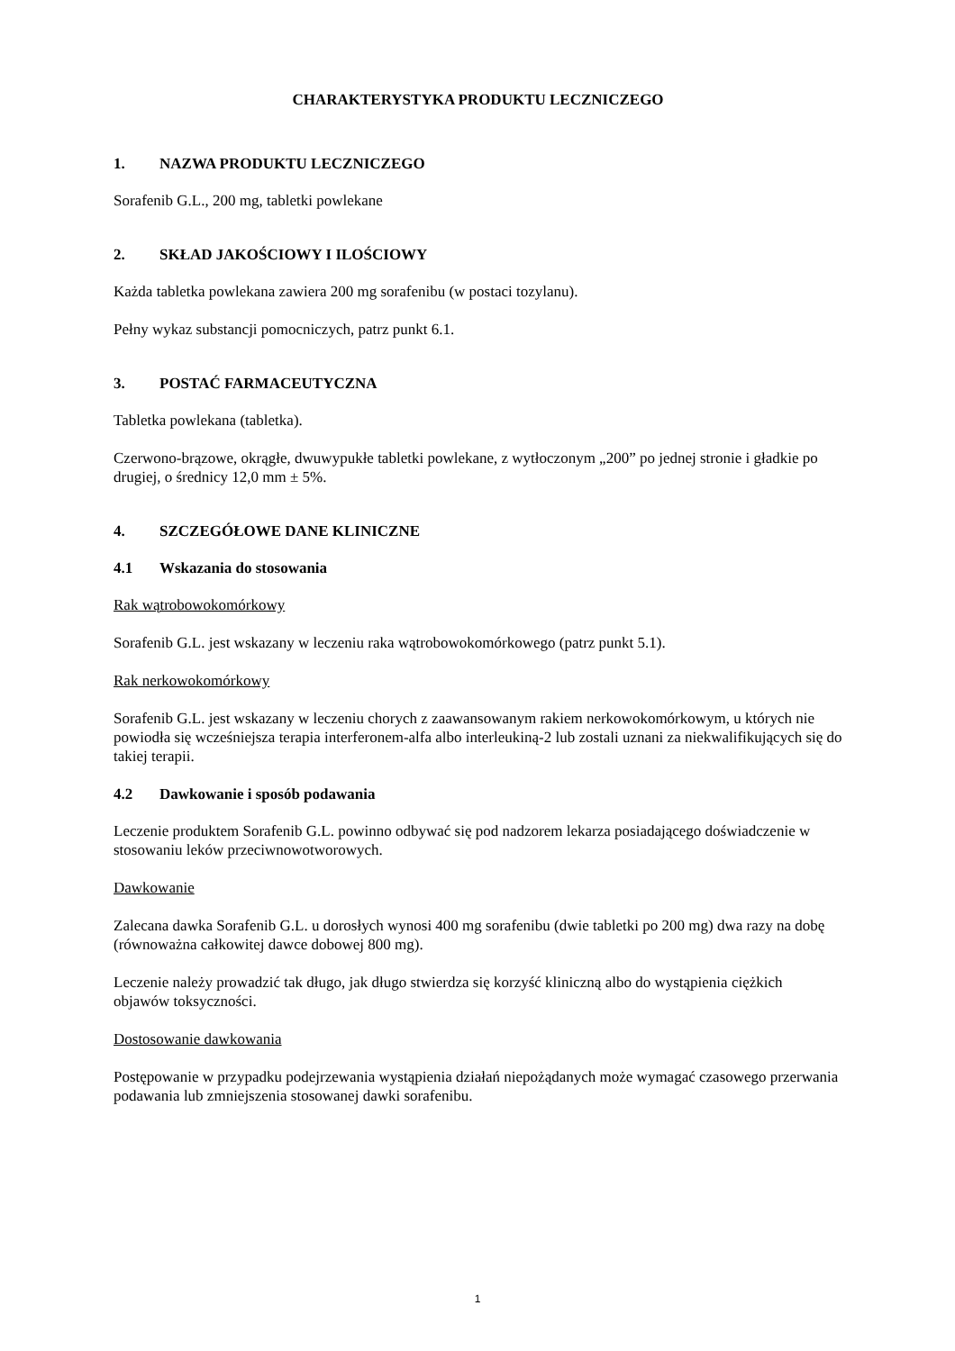CHARAKTERYSTYKA PRODUKTU LECZNICZEGO
1. NAZWA PRODUKTU LECZNICZEGO
Sorafenib G.L., 200 mg, tabletki powlekane
2. SKŁAD JAKOŚCIOWY I ILOŚCIOWY
Każda tabletka powlekana zawiera 200 mg sorafenibu (w postaci tozylanu).
Pełny wykaz substancji pomocniczych, patrz punkt 6.1.
3. POSTAĆ FARMACEUTYCZNA
Tabletka powlekana (tabletka).
Czerwono-brązowe, okrągłe, dwuwypukłe tabletki powlekane, z wytłoczonym „200” po jednej stronie i gładkie po drugiej, o średnicy 12,0 mm ± 5%.
4. SZCZEGÓŁOWE DANE KLINICZNE
4.1 Wskazania do stosowania
Rak wątrobowokomórkowy
Sorafenib G.L. jest wskazany w leczeniu raka wątrobowokomórkowego (patrz punkt 5.1).
Rak nerkowokomórkowy
Sorafenib G.L. jest wskazany w leczeniu chorych z zaawansowanym rakiem nerkowokomórkowym, u których nie powiodła się wcześniejsza terapia interferonem-alfa albo interleukiną-2 lub zostali uznani za niekwalifikujących się do takiej terapii.
4.2 Dawkowanie i sposób podawania
Leczenie produktem Sorafenib G.L. powinno odbywać się pod nadzorem lekarza posiadającego doświadczenie w stosowaniu leków przeciwnowotworowych.
Dawkowanie
Zalecana dawka Sorafenib G.L. u dorosłych wynosi 400 mg sorafenibu (dwie tabletki po 200 mg) dwa razy na dobę (równoważna całkowitej dawce dobowej 800 mg).
Leczenie należy prowadzić tak długo, jak długo stwierdza się korzyść kliniczną albo do wystąpienia ciężkich objawów toksyczności.
Dostosowanie dawkowania
Postępowanie w przypadku podejrzewania wystąpienia działań niepożądanych może wymagać czasowego przerwania podawania lub zmniejszenia stosowanej dawki sorafenibu.
1